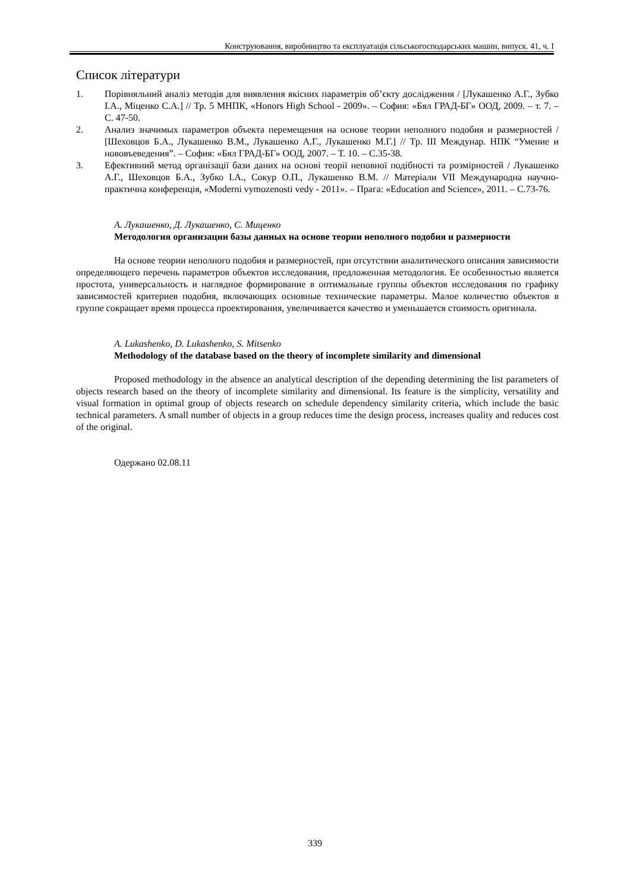Конструювання, виробництво та експлуатація сільськогосподарських машин, випуск. 41, ч. I
Список літератури
1. Порівняльний аналіз методів для виявлення якісних параметрів об’єкту дослідження / [Лукашенко А.Г., Зубко І.А., Міценко С.А.] // Тр. 5 МНПК, «Honors High School - 2009». – София: «Бял ГРАД-БГ» ООД, 2009. – т. 7. – С. 47-50.
2. Анализ значимых параметров объекта перемещения на основе теории неполного подобия и размерностей / [Шеховцов Б.А., Лукашенко В.М., Лукашенко А.Г., Лукашенко М.Г.] // Тр. III Междунар. НПК “Умение и нововъеведения”. – София: «Бял ГРАД-БГ» ООД, 2007. – Т. 10. – С.35-38.
3. Ефективний метод організації бази даних на основі теорії неповної подібності та розмірностей / Лукашенко А.Г., Шеховцов Б.А., Зубко І.А., Сокур О.П., Лукашенко В.М. // Матеріали VII Международна научно-практична конференція, «Moderni vymozenosti vedy - 2011». – Прага: «Education and Science», 2011. – С.73-76.
А. Лукашенко, Д. Лукашенко, С. Миценко
Методология организации базы данных на основе теории неполного подобия и размерности
На основе теории неполного подобия и размерностей, при отсутствии аналитического описания зависимости определяющего перечень параметров объектов исследования, предложенная методология. Ее особенностью является простота, универсальность и наглядное формирование в оптимальные группы объектов исследования по графику зависимостей критериев подобия, включающих основные технические параметры. Малое количество объектов в группе сокращает время процесса проектирования, увеличивается качество и уменьшается стоимость оригинала.
A. Lukashenko, D. Lukashenko, S. Mitsenko
Methodology of the database based on the theory of incomplete similarity and dimensional
Proposed methodology in the absence an analytical description of the depending determining the list parameters of objects research based on the theory of incomplete similarity and dimensional. Its feature is the simplicity, versatility and visual formation in optimal group of objects research on schedule dependency similarity criteria, which include the basic technical parameters. A small number of objects in a group reduces time the design process, increases quality and reduces cost of the original.
Одержано 02.08.11
339